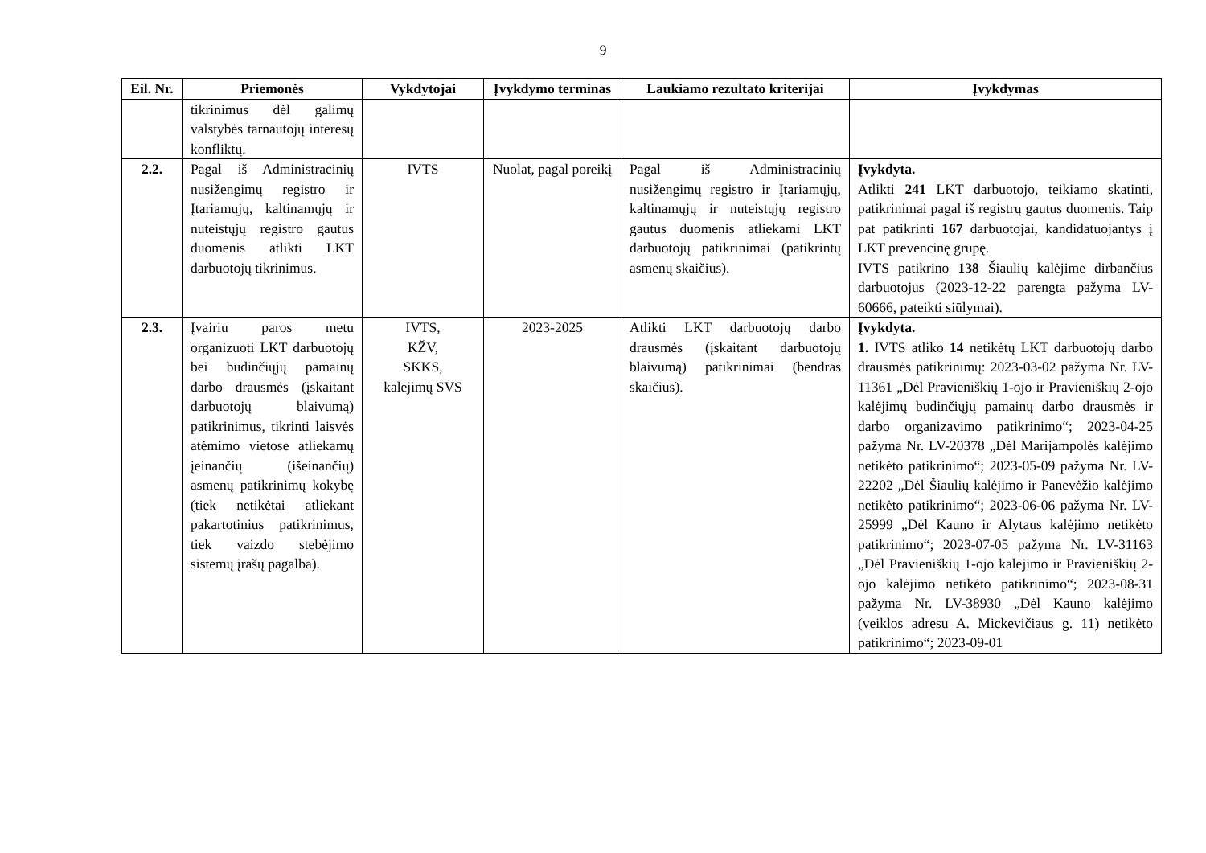9
| Eil. Nr. | Priemonės | Vykdytojai | Įvykdymo terminas | Laukiamo rezultato kriterijai | Įvykdymas |
| --- | --- | --- | --- | --- | --- |
| | tikrinimus dėl galimų valstybės tarnautojų interesų konfliktų. | | | | |
| 2.2. | Pagal iš Administracinių nusižengimų registro ir Įtariamųjų, kaltinamųjų ir nuteistųjų registro gautus duomenis atlikti LKT darbuotojų tikrinimus. | IVTS | Nuolat, pagal poreikį | Pagal iš Administracinių nusižengimų registro ir Įtariamųjų, kaltinamųjų ir nuteistųjų registro gautus duomenis atliekami LKT darbuotojų patikrinimai (patikrintų asmenų skaičius). | Įvykdyta. Atlikti 241 LKT darbuotojo, teikiamo skatinti, patikrinimai pagal iš registrų gautus duomenis. Taip pat patikrinti 167 darbuotojai, kandidatuojantys į LKT prevencinę grupę. IVTS patikrino 138 Šiaulių kalėjime dirbančius darbuotojus (2023-12-22 parengta pažyma LV-60666, pateikti siūlymai). |
| 2.3. | Įvairiu paros metu organizuoti LKT darbuotojų bei budinčiųjų pamainų darbo drausmės (įskaitant darbuotojų blaivumą) patikrinimus, tikrinti laisvės atėmimo vietose atliekamų įeinančių (išeinančių) asmenų patikrinimų kokybę (tiek netikėtai atliekant pakartotinius patikrinimus, tiek vaizdo stebėjimo sistemų įrašų pagalba). | IVTS, KŽV, SKKS, kalėjimų SVS | 2023-2025 | Atlikti LKT darbuotojų darbo drausmės (įskaitant darbuotojų blaivumą) patikrinimai (bendras skaičius). | Įvykdyta. 1. IVTS atliko 14 netikėtų LKT darbuotojų darbo drausmės patikrinimų: 2023-03-02 pažyma Nr. LV-11361 „Dėl Pravieniškių 1-ojo ir Pravieniškių 2-ojo kalėjimų budinčiųjų pamainų darbo drausmės ir darbo organizavimo patikrinimo“; 2023-04-25 pažyma Nr. LV-20378 „Dėl Marijampolės kalėjimo netikėto patikrinimo“; 2023-05-09 pažyma Nr. LV-22202 „Dėl Šiaulių kalėjimo ir Panevėžio kalėjimo netikėto patikrinimo“; 2023-06-06 pažyma Nr. LV-25999 „Dėl Kauno ir Alytaus kalėjimo netikėto patikrinimo“; 2023-07-05 pažyma Nr. LV-31163 „Dėl Pravieniškių 1-ojo kalėjimo ir Pravieniškių 2-ojo kalėjimo netikėto patikrinimo“; 2023-08-31 pažyma Nr. LV-38930 „Dėl Kauno kalėjimo (veiklos adresu A. Mickevičiaus g. 11) netikėto patikrinimo“; 2023-09-01 |